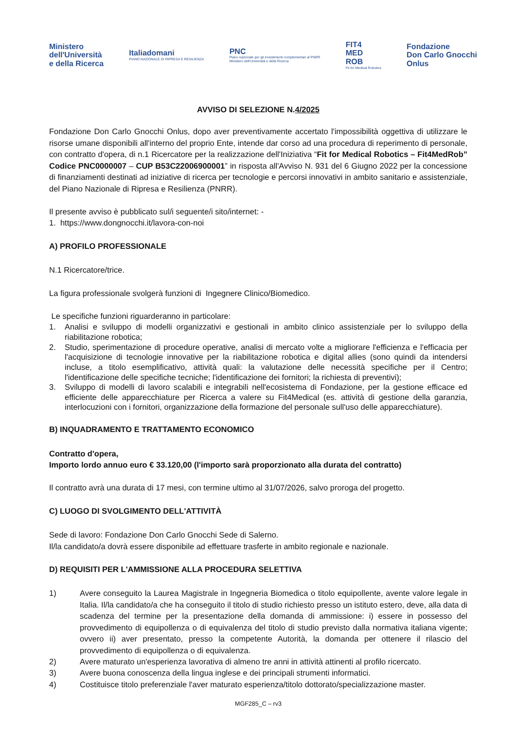Ministero
dell'Università
e della Ricerca
Italiadomani
PIANO NAZIONALE DI RIPRESA E RESILIENZA
PNC
Piano nazionale per gli investimenti complementari al PNRR
Ministero dell'Università e della Ricerca
FIT4
MED
ROB
Fit for Medical Robotics
Fondazione
Don Carlo Gnocchi
Onlus
AVVISO DI SELEZIONE N.4/2025
Fondazione Don Carlo Gnocchi Onlus, dopo aver preventivamente accertato l'impossibilità oggettiva di utilizzare le risorse umane disponibili all'interno del proprio Ente, intende dar corso ad una procedura di reperimento di personale, con contratto d'opera, di n.1 Ricercatore per la realizzazione dell'Iniziativa “Fit for Medical Robotics – Fit4MedRob” Codice PNC0000007 – CUP B53C22006900001” in risposta all'Avviso N. 931 del 6 Giugno 2022 per la concessione di finanziamenti destinati ad iniziative di ricerca per tecnologie e percorsi innovativi in ambito sanitario e assistenziale, del Piano Nazionale di Ripresa e Resilienza (PNRR).
Il presente avviso è pubblicato sul/i seguente/i sito/internet: -
1. https://www.dongnocchi.it/lavora-con-noi
A) PROFILO PROFESSIONALE
N.1 Ricercatore/trice.
La figura professionale svolgerà funzioni di Ingegnere Clinico/Biomedico.
Le specifiche funzioni riguarderanno in particolare:
1. Analisi e sviluppo di modelli organizzativi e gestionali in ambito clinico assistenziale per lo sviluppo della riabilitazione robotica;
2. Studio, sperimentazione di procedure operative, analisi di mercato volte a migliorare l'efficienza e l'efficacia per l'acquisizione di tecnologie innovative per la riabilitazione robotica e digital allies (sono quindi da intendersi incluse, a titolo esemplificativo, attività quali: la valutazione delle necessità specifiche per il Centro; l'identificazione delle specifiche tecniche; l'identificazione dei fornitori; la richiesta di preventivi);
3. Sviluppo di modelli di lavoro scalabili e integrabili nell'ecosistema di Fondazione, per la gestione efficace ed efficiente delle apparecchiature per Ricerca a valere su Fit4Medical (es. attività di gestione della garanzia, interlocuzioni con i fornitori, organizzazione della formazione del personale sull'uso delle apparecchiature).
B) INQUADRAMENTO E TRATTAMENTO ECONOMICO
Contratto d'opera,
Importo lordo annuo euro € 33.120,00 (l'importo sarà proporzionato alla durata del contratto)
Il contratto avrà una durata di 17 mesi, con termine ultimo al 31/07/2026, salvo proroga del progetto.
C) LUOGO DI SVOLGIMENTO DELL'ATTIVITÀ
Sede di lavoro: Fondazione Don Carlo Gnocchi Sede di Salerno.
Il/la candidato/a dovrà essere disponibile ad effettuare trasferte in ambito regionale e nazionale.
D) REQUISITI PER L'AMMISSIONE ALLA PROCEDURA SELETTIVA
1) Avere conseguito la Laurea Magistrale in Ingegneria Biomedica o titolo equipollente, avente valore legale in Italia. Il/la candidato/a che ha conseguito il titolo di studio richiesto presso un istituto estero, deve, alla data di scadenza del termine per la presentazione della domanda di ammissione: i) essere in possesso del provvedimento di equipollenza o di equivalenza del titolo di studio previsto dalla normativa italiana vigente; ovvero ii) aver presentato, presso la competente Autorità, la domanda per ottenere il rilascio del provvedimento di equipollenza o di equivalenza.
2) Avere maturato un'esperienza lavorativa di almeno tre anni in attività attinenti al profilo ricercato.
3) Avere buona conoscenza della lingua inglese e dei principali strumenti informatici.
4) Costituisce titolo preferenziale l'aver maturato esperienza/titolo dottorato/specializzazione master.
MGF285_C – rv3